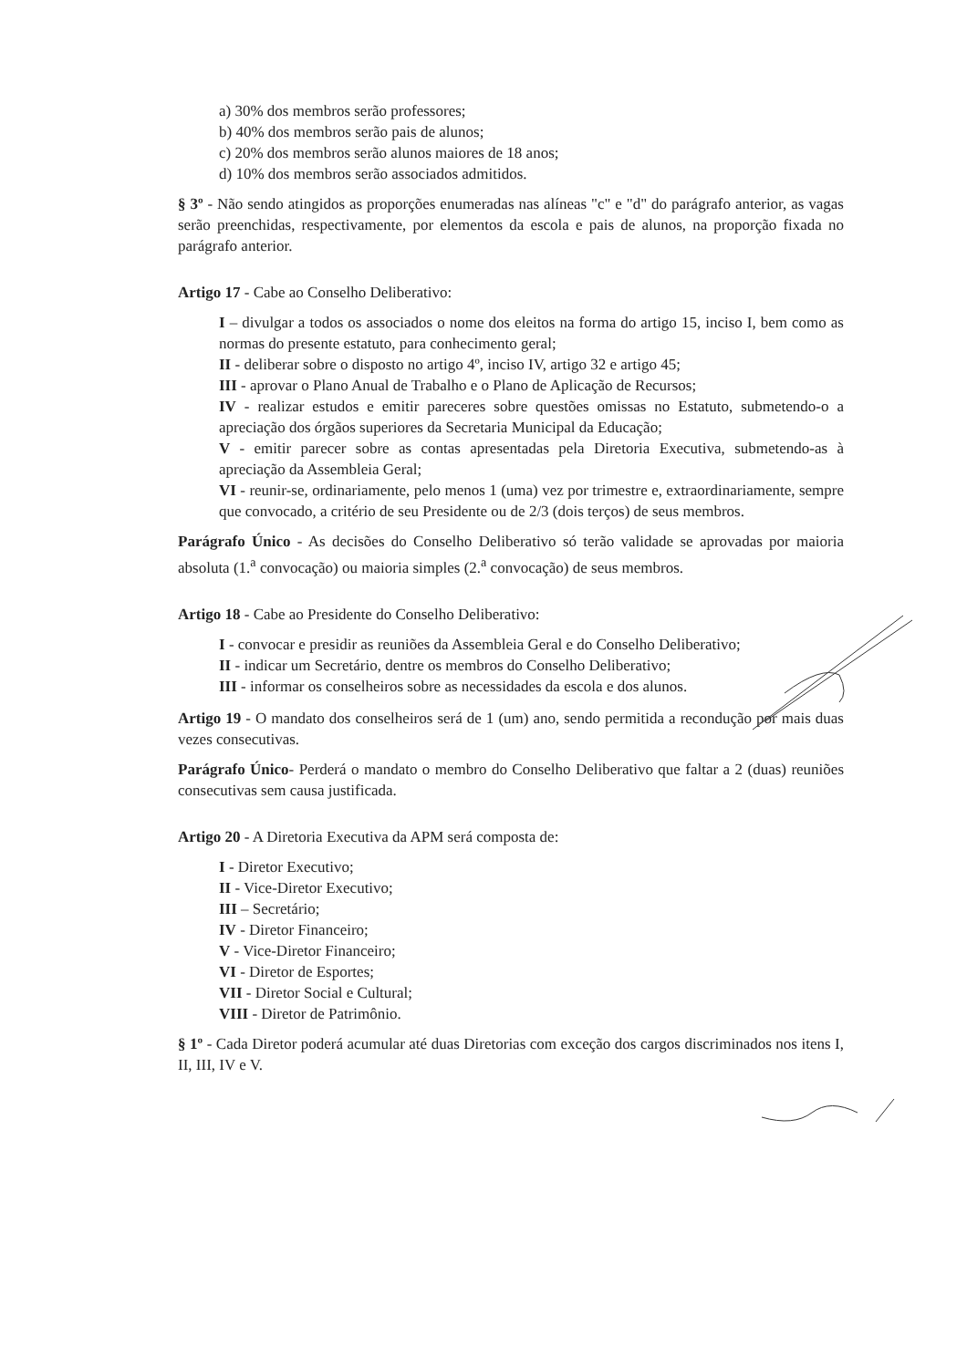a) 30% dos membros serão professores;
b) 40% dos membros serão pais de alunos;
c) 20% dos membros serão alunos maiores de 18 anos;
d) 10% dos membros serão associados admitidos.
§ 3º - Não sendo atingidos as proporções enumeradas nas alíneas "c" e "d" do parágrafo anterior, as vagas serão preenchidas, respectivamente, por elementos da escola e pais de alunos, na proporção fixada no parágrafo anterior.
Artigo 17 - Cabe ao Conselho Deliberativo:
I – divulgar a todos os associados o nome dos eleitos na forma do artigo 15, inciso I, bem como as normas do presente estatuto, para conhecimento geral;
II - deliberar sobre o disposto no artigo 4º, inciso IV, artigo 32 e artigo 45;
III - aprovar o Plano Anual de Trabalho e o Plano de Aplicação de Recursos;
IV - realizar estudos e emitir pareceres sobre questões omissas no Estatuto, submetendo-o a apreciação dos órgãos superiores da Secretaria Municipal da Educação;
V - emitir parecer sobre as contas apresentadas pela Diretoria Executiva, submetendo-as à apreciação da Assembleia Geral;
VI - reunir-se, ordinariamente, pelo menos 1 (uma) vez por trimestre e, extraordinariamente, sempre que convocado, a critério de seu Presidente ou de 2/3 (dois terços) de seus membros.
Parágrafo Único - As decisões do Conselho Deliberativo só terão validade se aprovadas por maioria absoluta (1.<sup>a</sup> convocação) ou maioria simples (2.<sup>a</sup> convocação) de seus membros.
Artigo 18 - Cabe ao Presidente do Conselho Deliberativo:
I - convocar e presidir as reuniões da Assembleia Geral e do Conselho Deliberativo;
II - indicar um Secretário, dentre os membros do Conselho Deliberativo;
III - informar os conselheiros sobre as necessidades da escola e dos alunos.
Artigo 19 - O mandato dos conselheiros será de 1 (um) ano, sendo permitida a recondução por mais duas vezes consecutivas.
Parágrafo Único- Perderá o mandato o membro do Conselho Deliberativo que faltar a 2 (duas) reuniões consecutivas sem causa justificada.
Artigo 20 - A Diretoria Executiva da APM será composta de:
I - Diretor Executivo;
II - Vice-Diretor Executivo;
III – Secretário;
IV - Diretor Financeiro;
V - Vice-Diretor Financeiro;
VI - Diretor de Esportes;
VII - Diretor Social e Cultural;
VIII - Diretor de Patrimônio.
§ 1º - Cada Diretor poderá acumular até duas Diretorias com exceção dos cargos discriminados nos itens I, II, III, IV e V.